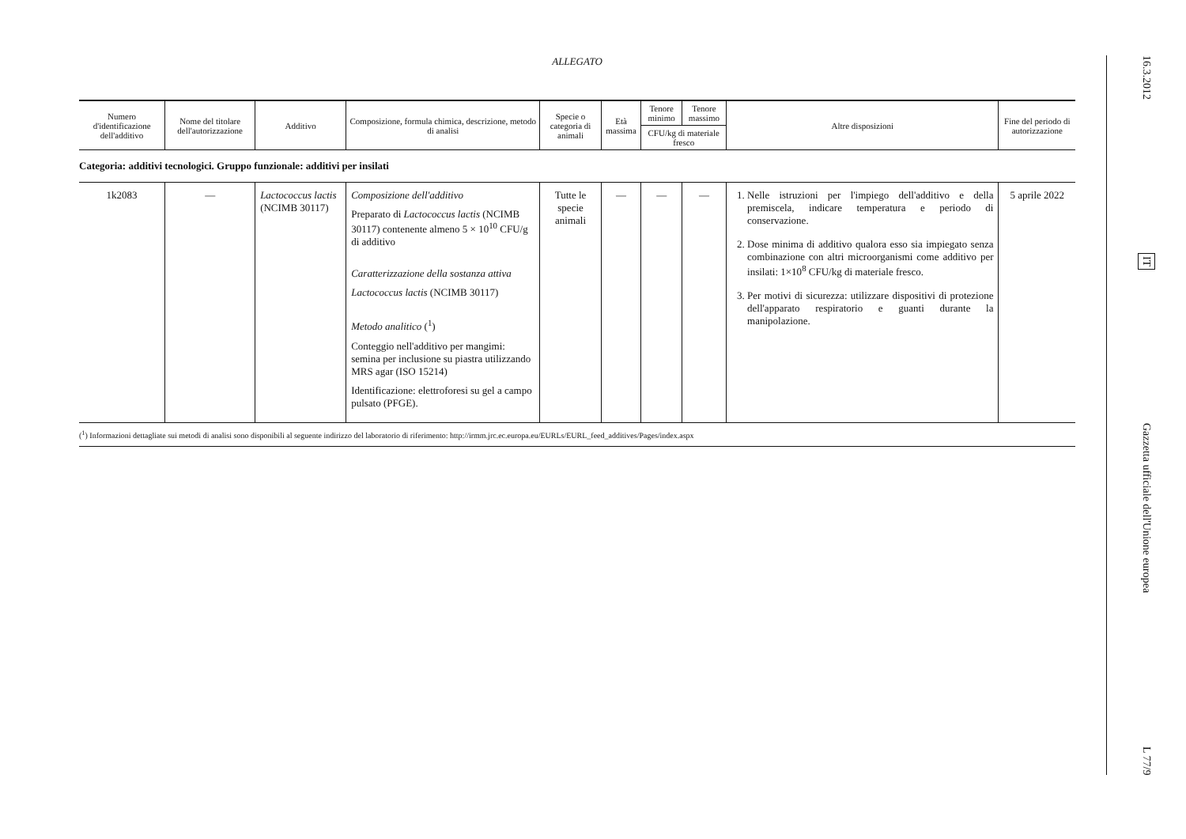ALLEGATO
| Numero d'identificazione dell'additivo | Nome del titolare dell'autorizzazione | Additivo | Composizione, formula chimica, descrizione, metodo di analisi | Specie o categoria di animali | Età massima | Tenore minimo | Tenore massimo | Altre disposizioni | Fine del periodo di autorizzazione |
| --- | --- | --- | --- | --- | --- | --- | --- | --- | --- |
| | | | | | | CFU/kg di materiale fresco | | | |
| Categoria: additivi tecnologici. Gruppo funzionale: additivi per insilati | | | | | | | | | |
| 1k2083 | — | Lactococcus lactis (NCIMB 30117) | Composizione dell'additivo Preparato di Lactococcus lactis (NCIMB 30117) contenente almeno 5 × 10<sup>10</sup> CFU/g di additivo Caratterizzazione della sostanza attiva Lactococcus lactis (NCIMB 30117) Metodo analitico (<sup>1</sup>) Conteggio nell'additivo per mangimi: semina per inclusione su piastra utilizzando MRS agar (ISO 15214) Identificazione: elettroforesi su gel a campo pulsato (PFGE). | Tutte le specie animali | — | — | — | 1. Nelle istruzioni per l'impiego dell'additivo e della premiscela, indicare temperatura e periodo di conservazione. 2. Dose minima di additivo qualora esso sia impiegato senza combinazione con altri microorganismi come additivo per insilati: 1×10<sup>8</sup> CFU/kg di materiale fresco. 3. Per motivi di sicurezza: utilizzare dispositivi di protezione dell'apparato respiratorio e guanti durante la manipolazione. | 5 aprile 2022 |
(<sup>1</sup>) Informazioni dettagliate sui metodi di analisi sono disponibili al seguente indirizzo del laboratorio di riferimento: http://irmm.jrc.ec.europa.eu/EURLs/EURL_feed_additives/Pages/index.aspx
16.3.2012
IT
Gazzetta ufficiale dell'Unione europea
L 77/9